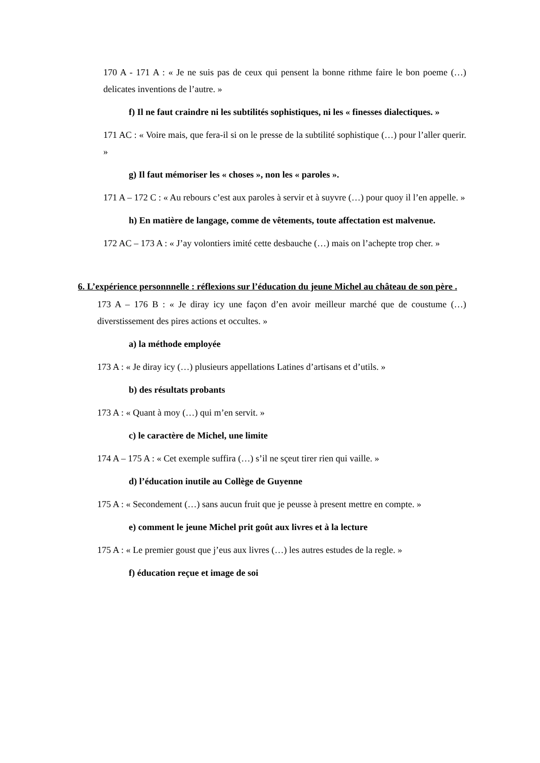170 A - 171 A : « Je ne suis pas de ceux qui pensent la bonne rithme faire le bon poeme (…) delicates inventions de l’autre. »
f) Il ne faut craindre ni les subtilités sophistiques, ni les « finesses dialectiques. »
171 AC : « Voire mais, que fera-il si on le presse de la subtilité sophistique (…) pour l’aller querir. »
g) Il faut mémoriser les « choses », non les « paroles ».
171 A – 172 C : « Au rebours c’est aux paroles à servir et à suyvre (…) pour quoy il l’en appelle. »
h) En matière de langage, comme de vêtements, toute affectation est malvenue.
172 AC – 173 A : « J’ay volontiers imité cette desbauche (…) mais on l’achepte trop cher. »
6. L’expérience personnnelle : réflexions sur l’éducation du jeune Michel au château de son père .
173 A – 176 B : « Je diray icy une façon d’en avoir meilleur marché que de coustume (…) diverstissement des pires actions et occultes. »
a) la méthode employée
173 A : « Je diray icy (…) plusieurs appellations Latines d’artisans et d’utils. »
b) des résultats probants
173 A : « Quant à moy (…) qui m’en servit. »
c) le caractère de Michel, une limite
174 A – 175 A : « Cet exemple suffira (…) s’il ne sçeut tirer rien qui vaille. »
d) l’éducation inutile au Collège de Guyenne
175 A : « Secondement (…) sans aucun fruit que je peusse à present mettre en compte. »
e) comment le jeune Michel prit goût aux livres et à la lecture
175 A : « Le premier goust que j’eus aux livres (…) les autres estudes de la regle. »
f) éducation reçue et image de soi